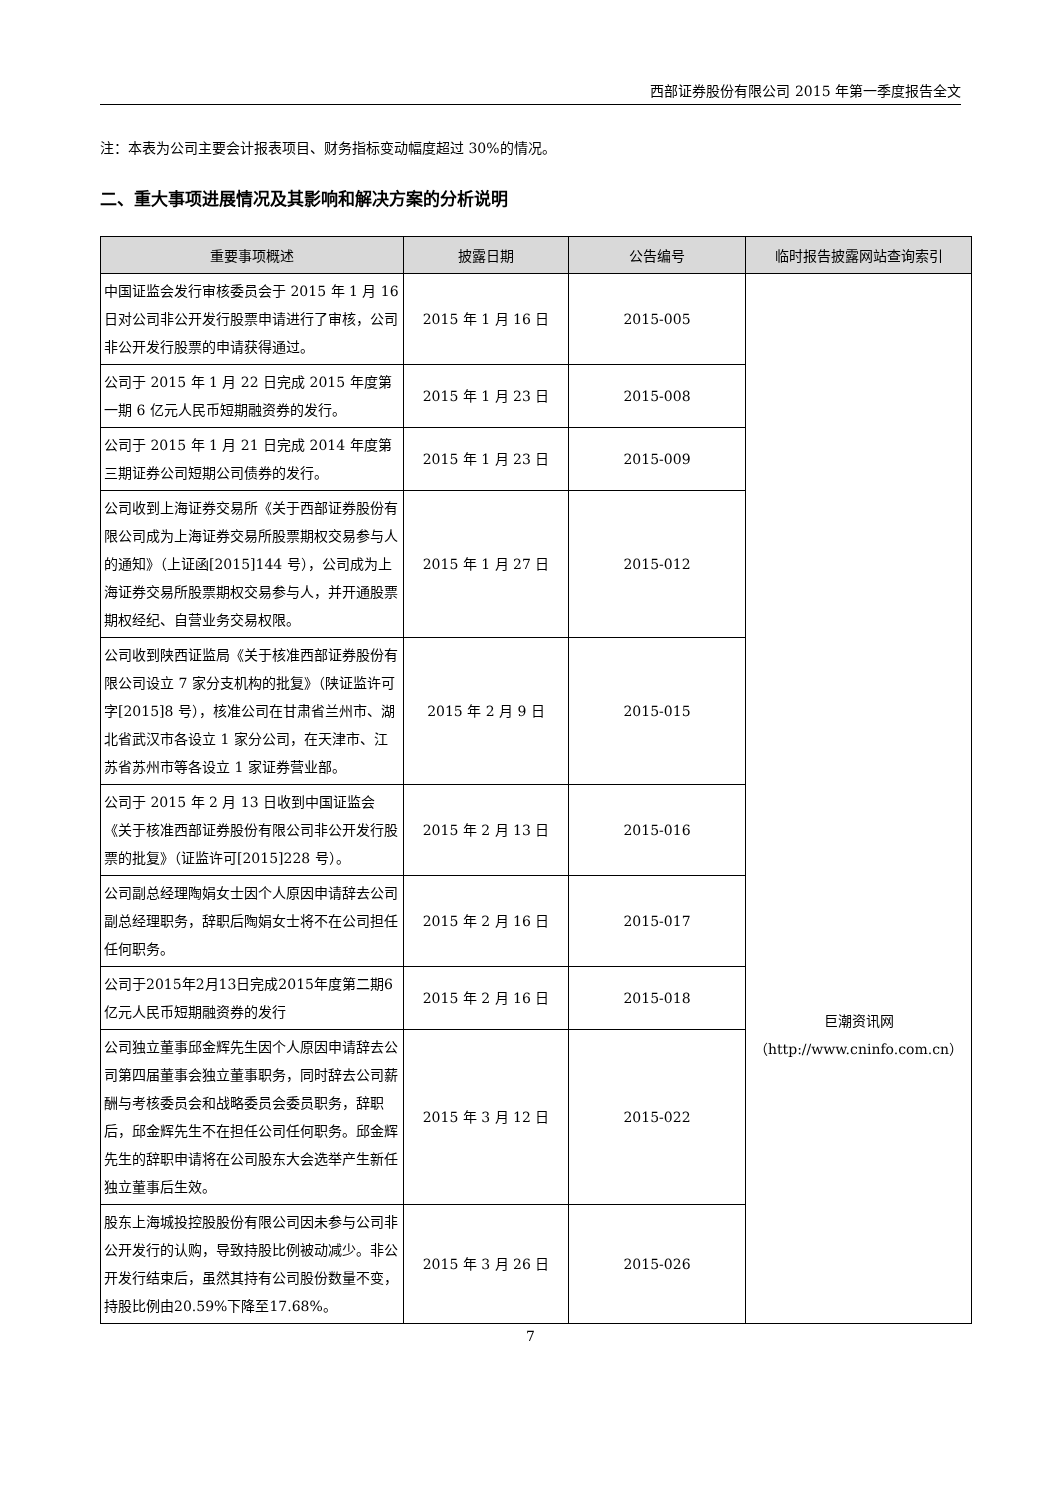西部证券股份有限公司 2015 年第一季度报告全文
注：本表为公司主要会计报表项目、财务指标变动幅度超过 30%的情况。
二、重大事项进展情况及其影响和解决方案的分析说明
| 重要事项概述 | 披露日期 | 公告编号 | 临时报告披露网站查询索引 |
| --- | --- | --- | --- |
| 中国证监会发行审核委员会于 2015 年 1 月 16 日对公司非公开发行股票申请进行了审核，公司非公开发行股票的申请获得通过。 | 2015 年 1 月 16 日 | 2015-005 | 巨潮资讯网 （http://www.cninfo.com.cn） |
| 公司于 2015 年 1 月 22 日完成 2015 年度第一期 6 亿元人民币短期融资券的发行。 | 2015 年 1 月 23 日 | 2015-008 | |
| 公司于 2015 年 1 月 21 日完成 2014 年度第三期证券公司短期公司债券的发行。 | 2015 年 1 月 23 日 | 2015-009 | |
| 公司收到上海证券交易所《关于西部证券股份有限公司成为上海证券交易所股票期权交易参与人的通知》（上证函[2015]144 号），公司成为上海证券交易所股票期权交易参与人，并开通股票期权经纪、自营业务交易权限。 | 2015 年 1 月 27 日 | 2015-012 | |
| 公司收到陕西证监局《关于核准西部证券股份有限公司设立 7 家分支机构的批复》（陕证监许可字[2015]8 号），核准公司在甘肃省兰州市、湖北省武汉市各设立 1 家分公司，在天津市、江苏省苏州市等各设立 1 家证券营业部。 | 2015 年 2 月 9 日 | 2015-015 | |
| 公司于 2015 年 2 月 13 日收到中国证监会《关于核准西部证券股份有限公司非公开发行股票的批复》（证监许可[2015]228 号）。 | 2015 年 2 月 13 日 | 2015-016 | |
| 公司副总经理陶娟女士因个人原因申请辞去公司副总经理职务，辞职后陶娟女士将不在公司担任任何职务。 | 2015 年 2 月 16 日 | 2015-017 | |
| 公司于2015年2月13日完成2015年度第二期6亿元人民币短期融资券的发行 | 2015 年 2 月 16 日 | 2015-018 | |
| 公司独立董事邱金辉先生因个人原因申请辞去公司第四届董事会独立董事职务，同时辞去公司薪酬与考核委员会和战略委员会委员职务，辞职后，邱金辉先生不在担任公司任何职务。邱金辉先生的辞职申请将在公司股东大会选举产生新任独立董事后生效。 | 2015 年 3 月 12 日 | 2015-022 | |
| 股东上海城投控股股份有限公司因未参与公司非公开发行的认购，导致持股比例被动减少。非公开发行结束后，虽然其持有公司股份数量不变，持股比例由20.59%下降至17.68%。 | 2015 年 3 月 26 日 | 2015-026 | |
7